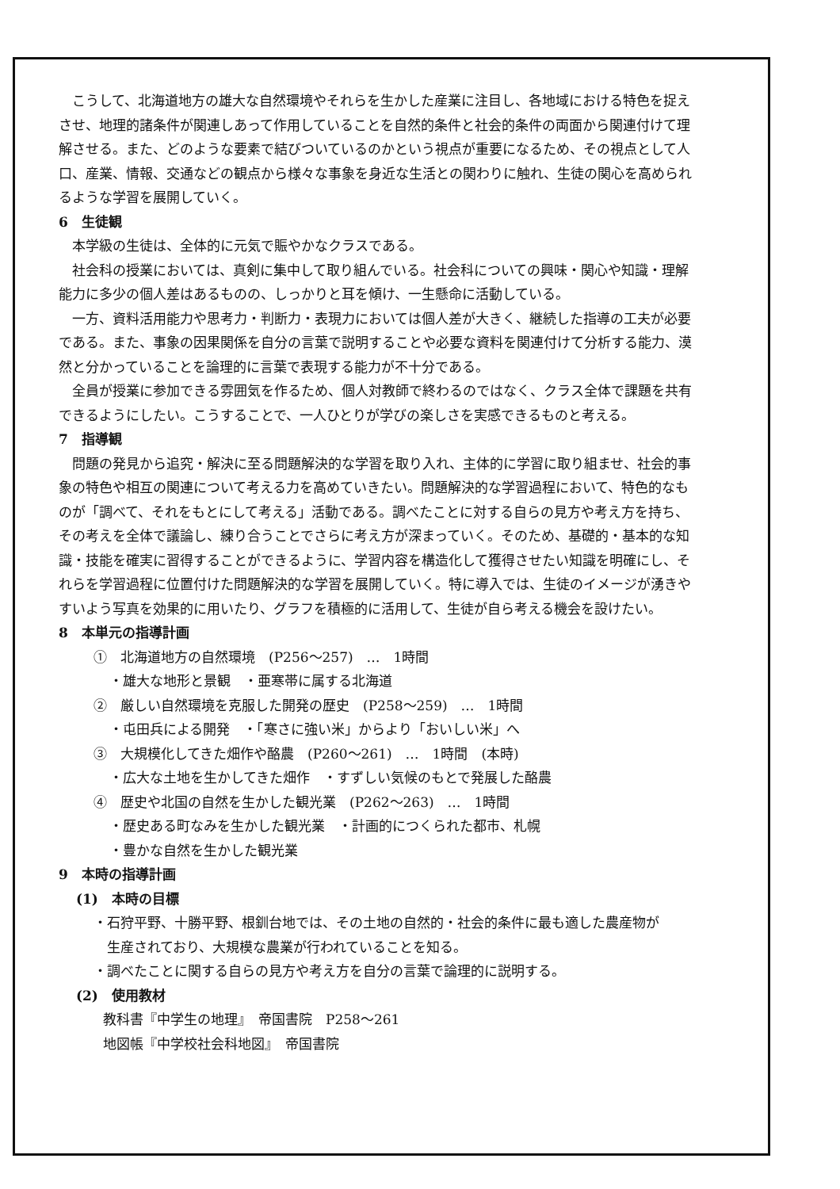こうして、北海道地方の雄大な自然環境やそれらを生かした産業に注目し、各地域における特色を捉えさせ、地理的諸条件が関連しあって作用していることを自然的条件と社会的条件の両面から関連付けて理解させる。また、どのような要素で結びついているのかという視点が重要になるため、その視点として人口、産業、情報、交通などの観点から様々な事象を身近な生活との関わりに触れ、生徒の関心を高められるような学習を展開していく。
6　生徒観
本学級の生徒は、全体的に元気で賑やかなクラスである。
社会科の授業においては、真剣に集中して取り組んでいる。社会科についての興味・関心や知識・理解能力に多少の個人差はあるものの、しっかりと耳を傾け、一生懸命に活動している。
一方、資料活用能力や思考力・判断力・表現力においては個人差が大きく、継続した指導の工夫が必要である。また、事象の因果関係を自分の言葉で説明することや必要な資料を関連付けて分析する能力、漠然と分かっていることを論理的に言葉で表現する能力が不十分である。
全員が授業に参加できる雰囲気を作るため、個人対教師で終わるのではなく、クラス全体で課題を共有できるようにしたい。こうすることで、一人ひとりが学びの楽しさを実感できるものと考える。
7　指導観
問題の発見から追究・解決に至る問題解決的な学習を取り入れ、主体的に学習に取り組ませ、社会的事象の特色や相互の関連について考える力を高めていきたい。問題解決的な学習過程において、特色的なものが「調べて、それをもとにして考える」活動である。調べたことに対する自らの見方や考え方を持ち、その考えを全体で議論し、練り合うことでさらに考え方が深まっていく。そのため、基礎的・基本的な知識・技能を確実に習得することができるように、学習内容を構造化して獲得させたい知識を明確にし、それらを学習過程に位置付けた問題解決的な学習を展開していく。特に導入では、生徒のイメージが湧きやすいよう写真を効果的に用いたり、グラフを積極的に活用して、生徒が自ら考える機会を設けたい。
8　本単元の指導計画
①　北海道地方の自然環境　(P256～257)　…　1時間
・雄大な地形と景観　・亜寒帯に属する北海道
②　厳しい自然環境を克服した開発の歴史　(P258～259)　…　1時間
・屯田兵による開発　・「寒さに強い米」からより「おいしい米」へ
③　大規模化してきた畑作や酪農　(P260～261)　…　1時間　(本時)
・広大な土地を生かしてきた畑作　・すずしい気候のもとで発展した酪農
④　歴史や北国の自然を生かした観光業　(P262～263)　…　1時間
・歴史ある町なみを生かした観光業　・計画的につくられた都市、札幌
・豊かな自然を生かした観光業
9　本時の指導計画
(1)　本時の目標
・石狩平野、十勝平野、根釧台地では、その土地の自然的・社会的条件に最も適した農産物が
　生産されており、大規模な農業が行われていることを知る。
・調べたことに関する自らの見方や考え方を自分の言葉で論理的に説明する。
(2)　使用教材
教科書『中学生の地理』　帝国書院　P258～261
地図帳『中学校社会科地図』　帝国書院